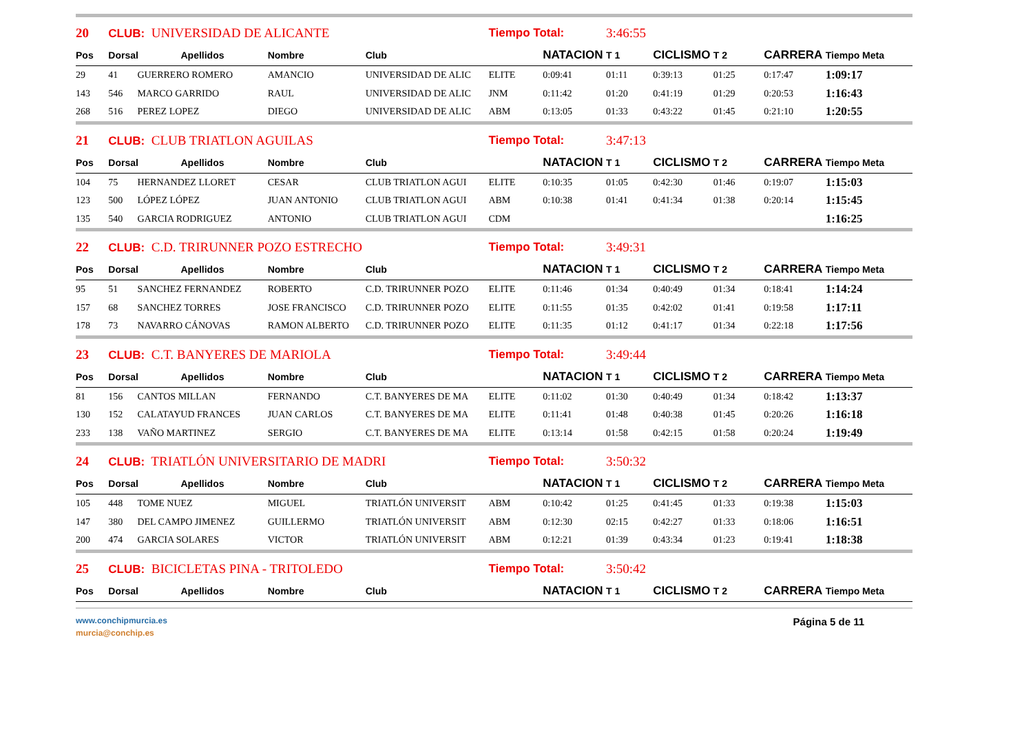| 20 | CLUB: UNIVERSIDAD DE ALICANTE | | | | | Tiempo Total: | | 3:46:55 | | | | |
| Pos | Dorsal | | Apellidos | Nombre | Club | | NATACION | T 1 | CICLISMO | T 2 | CARRERA | Tiempo Meta |
| 29 | 41 | GUERRERO ROMERO | | AMANCIO | UNIVERSIDAD DE ALIC | ELITE | 0:09:41 | 01:11 | 0:39:13 | 01:25 | 0:17:47 | 1:09:17 |
| 143 | 546 | MARCO GARRIDO | | RAUL | UNIVERSIDAD DE ALIC | JNM | 0:11:42 | 01:20 | 0:41:19 | 01:29 | 0:20:53 | 1:16:43 |
| 268 | 516 | PEREZ LOPEZ | | DIEGO | UNIVERSIDAD DE ALIC | ABM | 0:13:05 | 01:33 | 0:43:22 | 01:45 | 0:21:10 | 1:20:55 |
| 21 | CLUB: CLUB TRIATLON AGUILAS | | | | | Tiempo Total: | | 3:47:13 | | | | |
| Pos | Dorsal | | Apellidos | Nombre | Club | | NATACION | T 1 | CICLISMO | T 2 | CARRERA | Tiempo Meta |
| 104 | 75 | HERNANDEZ LLORET | | CESAR | CLUB TRIATLON AGUI | ELITE | 0:10:35 | 01:05 | 0:42:30 | 01:46 | 0:19:07 | 1:15:03 |
| 123 | 500 | LÓPEZ LÓPEZ | | JUAN ANTONIO | CLUB TRIATLON AGUI | ABM | 0:10:38 | 01:41 | 0:41:34 | 01:38 | 0:20:14 | 1:15:45 |
| 135 | 540 | GARCIA RODRIGUEZ | | ANTONIO | CLUB TRIATLON AGUI | CDM | | | | | | 1:16:25 |
| 22 | CLUB: C.D. TRIRUNNER POZO ESTRECHO | | | | | Tiempo Total: | | 3:49:31 | | | | |
| Pos | Dorsal | | Apellidos | Nombre | Club | | NATACION | T 1 | CICLISMO | T 2 | CARRERA | Tiempo Meta |
| 95 | 51 | SANCHEZ FERNANDEZ | | ROBERTO | C.D. TRIRUNNER POZO | ELITE | 0:11:46 | 01:34 | 0:40:49 | 01:34 | 0:18:41 | 1:14:24 |
| 157 | 68 | SANCHEZ TORRES | | JOSE FRANCISCO | C.D. TRIRUNNER POZO | ELITE | 0:11:55 | 01:35 | 0:42:02 | 01:41 | 0:19:58 | 1:17:11 |
| 178 | 73 | NAVARRO CÁNOVAS | | RAMON ALBERTO | C.D. TRIRUNNER POZO | ELITE | 0:11:35 | 01:12 | 0:41:17 | 01:34 | 0:22:18 | 1:17:56 |
| 23 | CLUB: C.T. BANYERES DE MARIOLA | | | | | Tiempo Total: | | 3:49:44 | | | | |
| Pos | Dorsal | | Apellidos | Nombre | Club | | NATACION | T 1 | CICLISMO | T 2 | CARRERA | Tiempo Meta |
| 81 | 156 | CANTOS MILLAN | | FERNANDO | C.T. BANYERES DE MA | ELITE | 0:11:02 | 01:30 | 0:40:49 | 01:34 | 0:18:42 | 1:13:37 |
| 130 | 152 | CALATAYUD FRANCES | | JUAN CARLOS | C.T. BANYERES DE MA | ELITE | 0:11:41 | 01:48 | 0:40:38 | 01:45 | 0:20:26 | 1:16:18 |
| 233 | 138 | VAÑO MARTINEZ | | SERGIO | C.T. BANYERES DE MA | ELITE | 0:13:14 | 01:58 | 0:42:15 | 01:58 | 0:20:24 | 1:19:49 |
| 24 | CLUB: TRIATLÓN UNIVERSITARIO DE MADRI | | | | | Tiempo Total: | | 3:50:32 | | | | |
| Pos | Dorsal | | Apellidos | Nombre | Club | | NATACION | T 1 | CICLISMO | T 2 | CARRERA | Tiempo Meta |
| 105 | 448 | TOME NUEZ | | MIGUEL | TRIATLÓN UNIVERSIT | ABM | 0:10:42 | 01:25 | 0:41:45 | 01:33 | 0:19:38 | 1:15:03 |
| 147 | 380 | DEL CAMPO JIMENEZ | | GUILLERMO | TRIATLÓN UNIVERSIT | ABM | 0:12:30 | 02:15 | 0:42:27 | 01:33 | 0:18:06 | 1:16:51 |
| 200 | 474 | GARCIA SOLARES | | VICTOR | TRIATLÓN UNIVERSIT | ABM | 0:12:21 | 01:39 | 0:43:34 | 01:23 | 0:19:41 | 1:18:38 |
| 25 | CLUB: BICICLETAS PINA - TRITOLEDO | | | | | Tiempo Total: | | 3:50:42 | | | | |
| Pos | Dorsal | | Apellidos | Nombre | Club | | NATACION | T 1 | CICLISMO | T 2 | CARRERA | Tiempo Meta |
www.conchipmurcia.es
murcia@conchip.es
Página 5 de 11